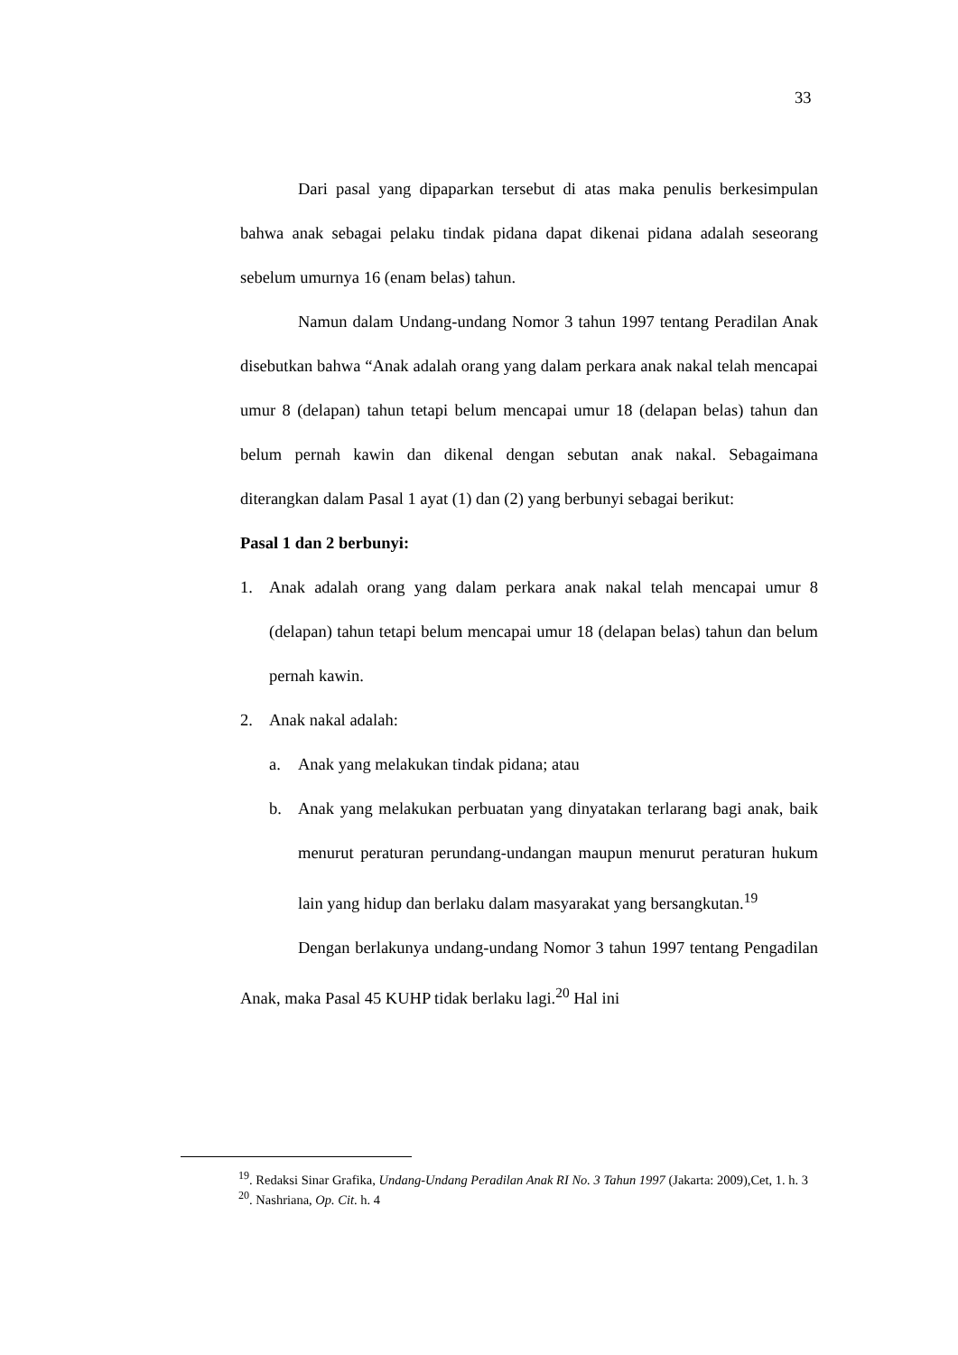33
Dari pasal yang dipaparkan tersebut di atas maka penulis berkesimpulan bahwa anak sebagai pelaku tindak pidana dapat dikenai pidana adalah seseorang sebelum umurnya 16 (enam belas) tahun.
Namun dalam Undang-undang Nomor 3 tahun 1997 tentang Peradilan Anak disebutkan bahwa “Anak adalah orang yang dalam perkara anak nakal telah mencapai umur 8 (delapan) tahun tetapi belum mencapai umur 18 (delapan belas) tahun dan belum pernah kawin dan dikenal dengan sebutan anak nakal. Sebagaimana diterangkan dalam Pasal 1 ayat (1) dan (2) yang berbunyi sebagai berikut:
Pasal 1 dan 2 berbunyi:
1. Anak adalah orang yang dalam perkara anak nakal telah mencapai umur 8 (delapan) tahun tetapi belum mencapai umur 18 (delapan belas) tahun dan belum pernah kawin.
2. Anak nakal adalah:
a. Anak yang melakukan tindak pidana; atau
b. Anak yang melakukan perbuatan yang dinyatakan terlarang bagi anak, baik menurut peraturan perundang-undangan maupun menurut peraturan hukum lain yang hidup dan berlaku dalam masyarakat yang bersangkutan.<sup>19</sup>
Dengan berlakunya undang-undang Nomor 3 tahun 1997 tentang Pengadilan Anak, maka Pasal 45 KUHP tidak berlaku lagi.<sup>20</sup> Hal ini
<sup>19</sup>. Redaksi Sinar Grafika, Undang-Undang Peradilan Anak RI No. 3 Tahun 1997 (Jakarta: 2009),Cet, 1. h. 3
<sup>20</sup>. Nashriana, Op. Cit. h. 4